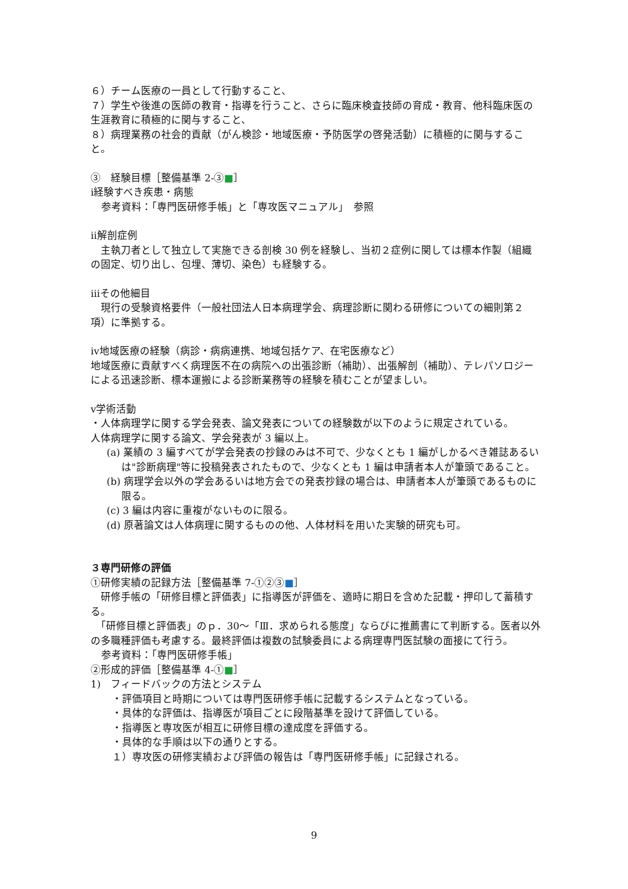６）チーム医療の一員として行動すること、
７）学生や後進の医師の教育・指導を行うこと、さらに臨床検査技師の育成・教育、他科臨床医の生涯教育に積極的に関与すること、
８）病理業務の社会的貢献（がん検診・地域医療・予防医学の啓発活動）に積極的に関与すること。
③　経験目標［整備基準 2-③■］
ⅰ経験すべき疾患・病態
参考資料：「専門医研修手帳」と「専攻医マニュアル」　参照
ⅱ解剖症例
　主執刀者として独立して実施できる剖検 30 例を経験し、当初２症例に関しては標本作製（組織の固定、切り出し、包埋、薄切、染色）も経験する。
ⅲその他細目
　現行の受験資格要件（一般社団法人日本病理学会、病理診断に関わる研修についての細則第２項）に準拠する。
ⅳ地域医療の経験（病診・病病連携、地域包括ケア、在宅医療など）
地域医療に貢献すべく病理医不在の病院への出張診断（補助）、出張解剖（補助）、テレパソロジーによる迅速診断、標本運搬による診断業務等の経験を積むことが望ましい。
ⅴ学術活動
・人体病理学に関する学会発表、論文発表についての経験数が以下のように規定されている。
人体病理学に関する論文、学会発表が 3 編以上。
(a) 業績の 3 編すべてが学会発表の抄録のみは不可で、少なくとも 1 編がしかるべき雑誌あるいは"診断病理"等に投稿発表されたもので、少なくとも 1 編は申請者本人が筆頭であること。
(b) 病理学会以外の学会あるいは地方会での発表抄録の場合は、申請者本人が筆頭であるものに限る。
(c) 3 編は内容に重複がないものに限る。
(d) 原著論文は人体病理に関するものの他、人体材料を用いた実験的研究も可。
３専門研修の評価
①研修実績の記録方法［整備基準 7-①②③■］
　研修手帳の「研修目標と評価表」に指導医が評価を、適時に期日を含めた記載・押印して蓄積する。
　「研修目標と評価表」のｐ．30～「Ⅲ．求められる態度」ならびに推薦書にて判断する。医者以外の多職種評価も考慮する。最終評価は複数の試験委員による病理専門医試験の面接にて行う。
参考資料：「専門医研修手帳」
②形成的評価［整備基準 4-①■］
1)　フィードバックの方法とシステム
・評価項目と時期については専門医研修手帳に記載するシステムとなっている。
・具体的な評価は、指導医が項目ごとに段階基準を設けて評価している。
・指導医と専攻医が相互に研修目標の達成度を評価する。
・具体的な手順は以下の通りとする。
１）専攻医の研修実績および評価の報告は「専門医研修手帳」に記録される。
9